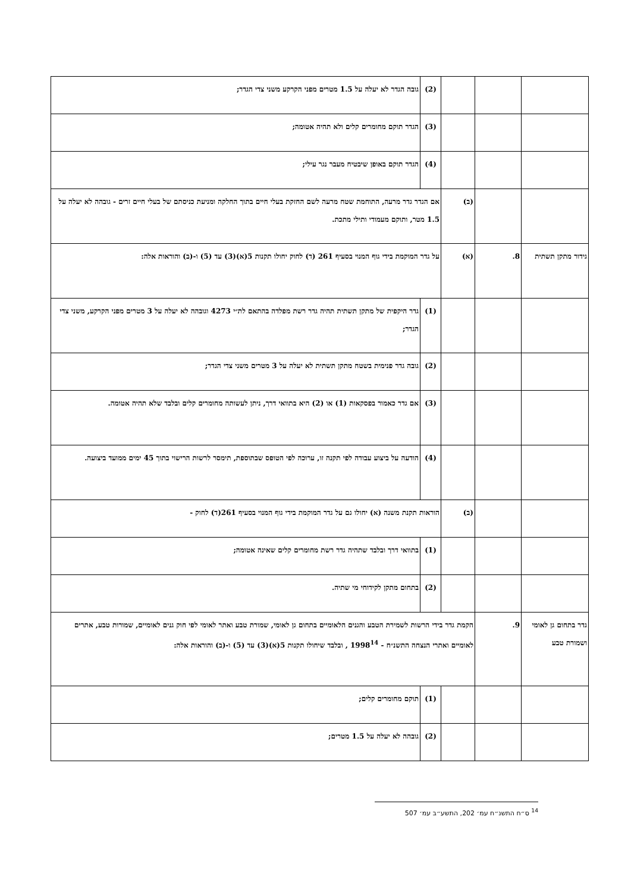| | | | (2) | גובה הגדר לא יעלה על 1.5 מטרים מפני הקרקע משני צדי הגדר; |
| | | | (3) | הגדר תוקם מחומרים קלים ולא תהיה אטומה; |
| | | | (4) | הגדר תוקם באופן שיבטיח מעבר נגר עילי; |
| | | (ב) | אם הגדר גדר מרעה, התוחמת שטח מרעה לשם החזקת בעלי חיים בתוך החלקה ומניעת כניסתם של בעלי חיים זרים - גובהה לא יעלה על 1.5 מטר, ותוקם מעמודי ותילי מתכת. | |
| גידור מתקן תשתית | 8. | (א) | על גדר המוקמת בידי גוף המנוי בסעיף 261 (ד) לחוק יחולו תקנות 5(א)(3) עד (5) ו-(ב) והוראות אלה: | |
| | | | (1) | גדר היקפית של מתקן תשתית תהיה גדר רשת מפלדה בהתאם לת״י 4273 וגובהה לא יעלה על 3 מטרים מפני הקרקע, משני צדי הגדר; |
| | | | (2) | גובה גדר פנימית בשטח מתקן תשתית לא יעלה על 3 מטרים משני צדי הגדר; |
| | | | (3) | אם גדר כאמור בפסקאות (1) או (2) היא בתוואי דרך, ניתן לעשותה מחומרים קלים ובלבד שלא תהיה אטומה. |
| | | | (4) | הודעה על ביצוע עבודה לפי תקנה זו, ערוכה לפי הטופס שבתוספת, תימסר לרשות הרישוי בתוך 45 ימים ממועד ביצועה. |
| | | (ב) | הוראות תקנת משנה (א) יחולו גם על גדר המוקמת בידי גוף המנוי בסעיף 261(ד) לחוק - | |
| | | | (1) | בתוואי דרך ובלבד שתהיה גדר רשת מחומרים קלים שאינה אטומה; |
| | | | (2) | בתחום מתקן לקידוחי מי שתיה. |
| גדר בתחום גן לאומי ושמורת טבע | 9. | הקמת גדר בידי הרשות לשמירת הטבע והגנים הלאומיים בתחום גן לאומי, שמורת טבע ואתר לאומי לפי חוק גנים לאומיים, שמורות טבע, אתרים לאומיים ואתרי הנצחה התשנ״ח - 1998<sup>14</sup> , ובלבד שיחולו תקנות 5(א)(3) עד (5) ו-(ב) והוראות אלה: | | |
| | | | (1) | תוקם מחומרים קלים; |
| | | | (2) | גובהה לא יעלה על 1.5 מטרים; |
<sup>14</sup> ס״ח התשנ״ח עמ׳ 202, התשע״ב עמ׳ 507